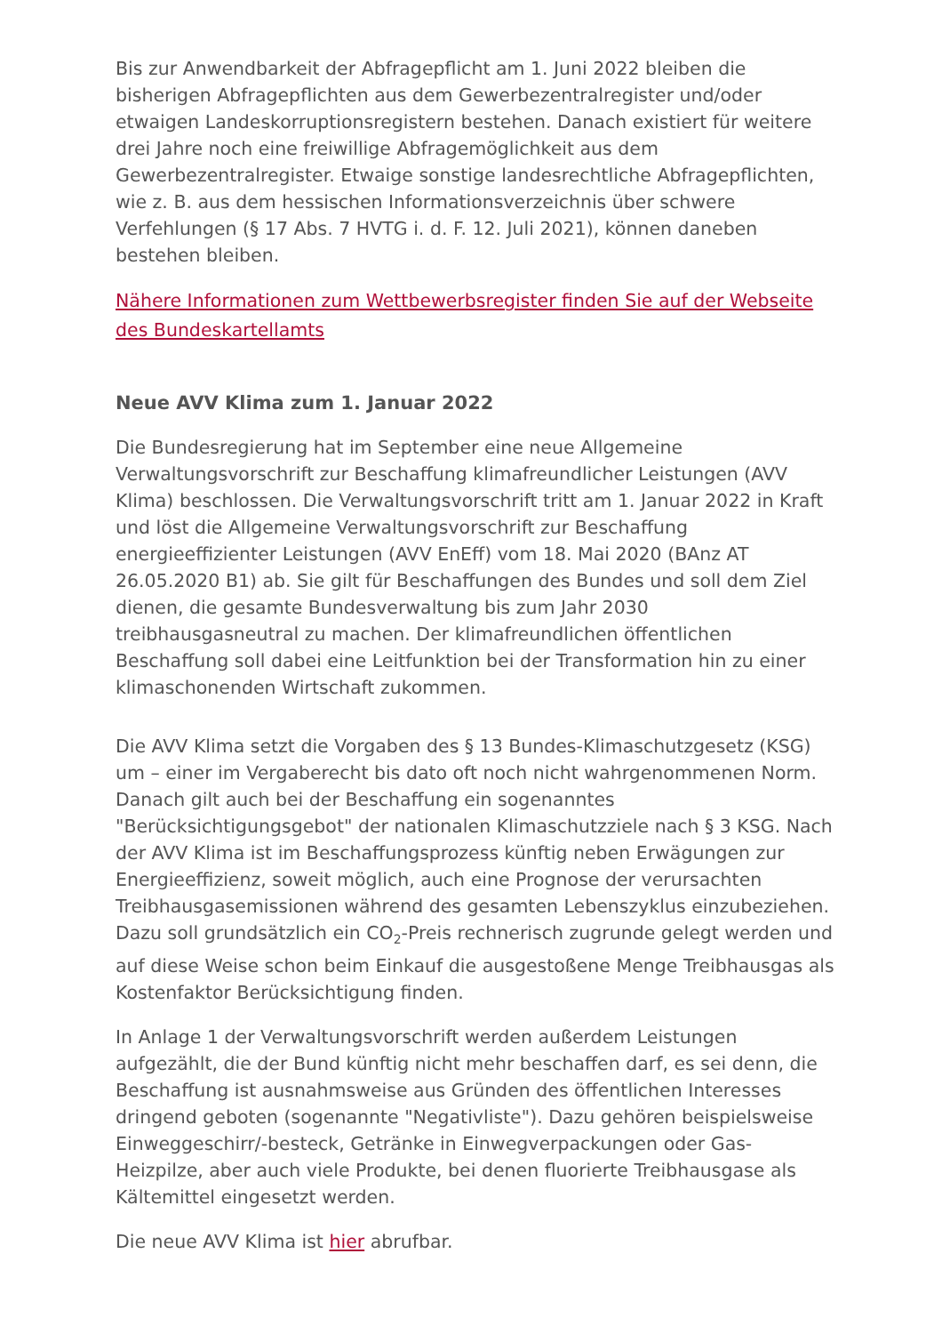Bis zur Anwendbarkeit der Abfragepflicht am 1. Juni 2022 bleiben die bisherigen Abfragepflichten aus dem Gewerbezentralregister und/oder etwaigen Landeskorruptionsregistern bestehen. Danach existiert für weitere drei Jahre noch eine freiwillige Abfragemöglichkeit aus dem Gewerbezentralregister. Etwaige sonstige landesrechtliche Abfrage­pflichten, wie z. B. aus dem hessischen Informationsverzeichnis über schwere Verfehlungen (§ 17 Abs. 7 HVTG i. d. F. 12. Juli 2021), können daneben bestehen bleiben.
Nähere Informationen zum Wettbewerbsregister finden Sie auf der Webseite des Bundeskartellamts
Neue AVV Klima zum 1. Januar 2022
Die Bundesregierung hat im September eine neue Allgemeine Verwaltungsvorschrift zur Beschaffung klimafreundlicher Leistungen (AVV Klima) beschlossen. Die Verwaltungsvorschrift tritt am 1. Januar 2022 in Kraft und löst die Allgemeine Verwaltungsvorschrift zur Beschaffung energieeffizienter Leistungen (AVV EnEff) vom 18. Mai 2020 (BAnz AT 26.05.2020 B1) ab. Sie gilt für Beschaffungen des Bundes und soll dem Ziel dienen, die gesamte Bundesverwaltung bis zum Jahr 2030 treibhausgasneutral zu machen. Der klimafreundlichen öffentlichen Beschaffung soll dabei eine Leitfunktion bei der Transformation hin zu einer klimaschonenden Wirtschaft zukommen.
Die AVV Klima setzt die Vorgaben des § 13 Bundes-Klimaschutzgesetz (KSG) um – einer im Vergaberecht bis dato oft noch nicht wahrgenommenen Norm. Danach gilt auch bei der Beschaffung ein sogenanntes "Berücksichtigungsgebot" der nationalen Klimaschutzziele nach § 3 KSG. Nach der AVV Klima ist im Beschaffungsprozess künftig neben Erwägungen zur Energieeffizienz, soweit möglich, auch eine Prognose der verursachten Treibhausgasemissionen während des gesamten Lebenszyklus einzubeziehen. Dazu soll grundsätzlich ein CO<sub>2</sub>-Preis rechnerisch zugrunde gelegt werden und auf diese Weise schon beim Einkauf die ausgestoßene Menge Treibhausgas als Kostenfaktor Berücksichtigung finden.
In Anlage 1 der Verwaltungsvorschrift werden außerdem Leistungen aufgezählt, die der Bund künftig nicht mehr beschaffen darf, es sei denn, die Beschaffung ist ausnahmsweise aus Gründen des öffentlichen Interesses dringend geboten (sogenannte "Negativliste"). Dazu gehören beispielsweise Einweggeschirr/-besteck, Getränke in Einwegverpackungen oder Gas-Heizpilze, aber auch viele Produkte, bei denen fluorierte Treibhausgase als Kältemittel eingesetzt werden.
Die neue AVV Klima ist hier abrufbar.